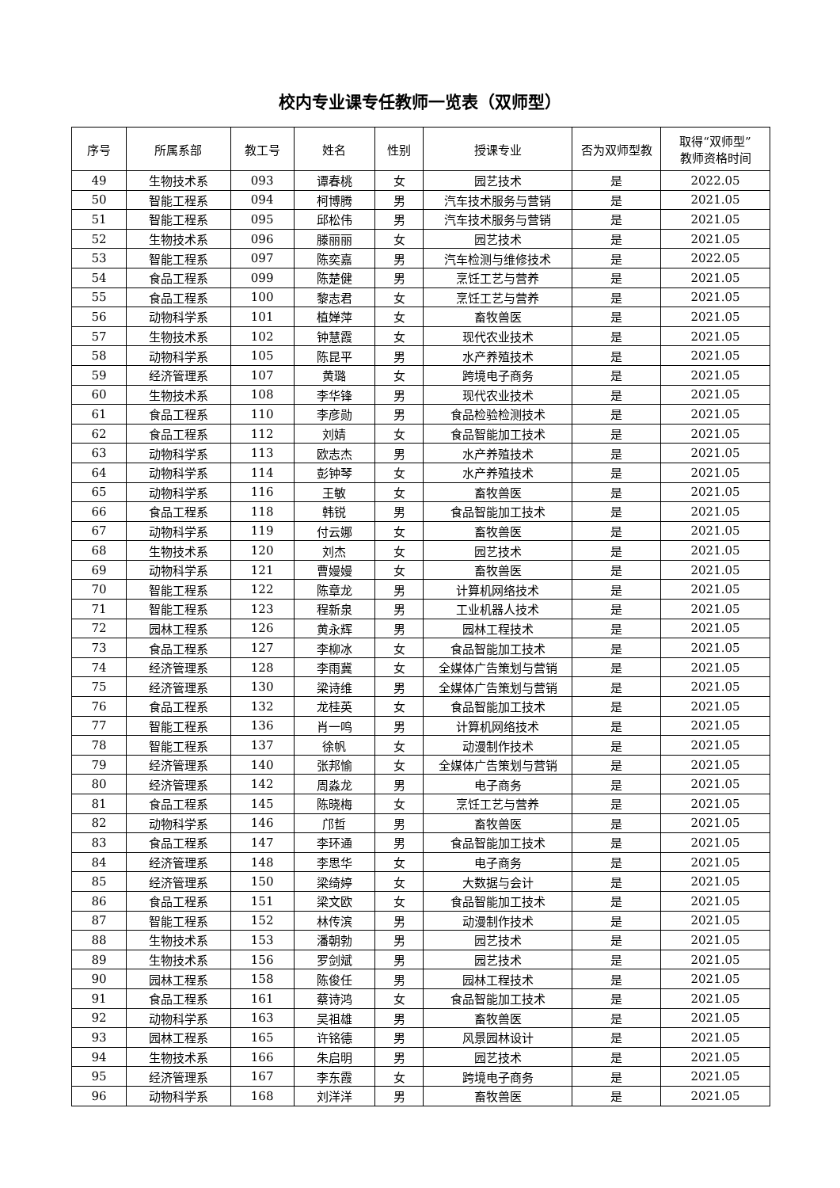校内专业课专任教师一览表（双师型）
| 序号 | 所属系部 | 教工号 | 姓名 | 性别 | 授课专业 | 否为双师型教 | 取得“双师型” 教师资格时间 |
| --- | --- | --- | --- | --- | --- | --- | --- |
| 49 | 生物技术系 | 093 | 谭春桃 | 女 | 园艺技术 | 是 | 2022.05 |
| 50 | 智能工程系 | 094 | 柯博腾 | 男 | 汽车技术服务与营销 | 是 | 2021.05 |
| 51 | 智能工程系 | 095 | 邱松伟 | 男 | 汽车技术服务与营销 | 是 | 2021.05 |
| 52 | 生物技术系 | 096 | 滕丽丽 | 女 | 园艺技术 | 是 | 2021.05 |
| 53 | 智能工程系 | 097 | 陈奕嘉 | 男 | 汽车检测与维修技术 | 是 | 2022.05 |
| 54 | 食品工程系 | 099 | 陈楚健 | 男 | 烹饪工艺与营养 | 是 | 2021.05 |
| 55 | 食品工程系 | 100 | 黎志君 | 女 | 烹饪工艺与营养 | 是 | 2021.05 |
| 56 | 动物科学系 | 101 | 植婵萍 | 女 | 畜牧兽医 | 是 | 2021.05 |
| 57 | 生物技术系 | 102 | 钟慧霞 | 女 | 现代农业技术 | 是 | 2021.05 |
| 58 | 动物科学系 | 105 | 陈昆平 | 男 | 水产养殖技术 | 是 | 2021.05 |
| 59 | 经济管理系 | 107 | 黄璐 | 女 | 跨境电子商务 | 是 | 2021.05 |
| 60 | 生物技术系 | 108 | 李华锋 | 男 | 现代农业技术 | 是 | 2021.05 |
| 61 | 食品工程系 | 110 | 李彦勋 | 男 | 食品检验检测技术 | 是 | 2021.05 |
| 62 | 食品工程系 | 112 | 刘婧 | 女 | 食品智能加工技术 | 是 | 2021.05 |
| 63 | 动物科学系 | 113 | 欧志杰 | 男 | 水产养殖技术 | 是 | 2021.05 |
| 64 | 动物科学系 | 114 | 彭钟琴 | 女 | 水产养殖技术 | 是 | 2021.05 |
| 65 | 动物科学系 | 116 | 王敏 | 女 | 畜牧兽医 | 是 | 2021.05 |
| 66 | 食品工程系 | 118 | 韩锐 | 男 | 食品智能加工技术 | 是 | 2021.05 |
| 67 | 动物科学系 | 119 | 付云娜 | 女 | 畜牧兽医 | 是 | 2021.05 |
| 68 | 生物技术系 | 120 | 刘杰 | 女 | 园艺技术 | 是 | 2021.05 |
| 69 | 动物科学系 | 121 | 曹嫚嫚 | 女 | 畜牧兽医 | 是 | 2021.05 |
| 70 | 智能工程系 | 122 | 陈章龙 | 男 | 计算机网络技术 | 是 | 2021.05 |
| 71 | 智能工程系 | 123 | 程新泉 | 男 | 工业机器人技术 | 是 | 2021.05 |
| 72 | 园林工程系 | 126 | 黄永辉 | 男 | 园林工程技术 | 是 | 2021.05 |
| 73 | 食品工程系 | 127 | 李柳冰 | 女 | 食品智能加工技术 | 是 | 2021.05 |
| 74 | 经济管理系 | 128 | 李雨冀 | 女 | 全媒体广告策划与营销 | 是 | 2021.05 |
| 75 | 经济管理系 | 130 | 梁诗维 | 男 | 全媒体广告策划与营销 | 是 | 2021.05 |
| 76 | 食品工程系 | 132 | 龙桂英 | 女 | 食品智能加工技术 | 是 | 2021.05 |
| 77 | 智能工程系 | 136 | 肖一鸣 | 男 | 计算机网络技术 | 是 | 2021.05 |
| 78 | 智能工程系 | 137 | 徐帆 | 女 | 动漫制作技术 | 是 | 2021.05 |
| 79 | 经济管理系 | 140 | 张邦愉 | 女 | 全媒体广告策划与营销 | 是 | 2021.05 |
| 80 | 经济管理系 | 142 | 周淼龙 | 男 | 电子商务 | 是 | 2021.05 |
| 81 | 食品工程系 | 145 | 陈晓梅 | 女 | 烹饪工艺与营养 | 是 | 2021.05 |
| 82 | 动物科学系 | 146 | 邝哲 | 男 | 畜牧兽医 | 是 | 2021.05 |
| 83 | 食品工程系 | 147 | 李环通 | 男 | 食品智能加工技术 | 是 | 2021.05 |
| 84 | 经济管理系 | 148 | 李思华 | 女 | 电子商务 | 是 | 2021.05 |
| 85 | 经济管理系 | 150 | 梁绮婷 | 女 | 大数据与会计 | 是 | 2021.05 |
| 86 | 食品工程系 | 151 | 梁文欧 | 女 | 食品智能加工技术 | 是 | 2021.05 |
| 87 | 智能工程系 | 152 | 林传滨 | 男 | 动漫制作技术 | 是 | 2021.05 |
| 88 | 生物技术系 | 153 | 潘朝勃 | 男 | 园艺技术 | 是 | 2021.05 |
| 89 | 生物技术系 | 156 | 罗剑斌 | 男 | 园艺技术 | 是 | 2021.05 |
| 90 | 园林工程系 | 158 | 陈俊任 | 男 | 园林工程技术 | 是 | 2021.05 |
| 91 | 食品工程系 | 161 | 蔡诗鸿 | 女 | 食品智能加工技术 | 是 | 2021.05 |
| 92 | 动物科学系 | 163 | 吴祖雄 | 男 | 畜牧兽医 | 是 | 2021.05 |
| 93 | 园林工程系 | 165 | 许铭德 | 男 | 风景园林设计 | 是 | 2021.05 |
| 94 | 生物技术系 | 166 | 朱启明 | 男 | 园艺技术 | 是 | 2021.05 |
| 95 | 经济管理系 | 167 | 李东霞 | 女 | 跨境电子商务 | 是 | 2021.05 |
| 96 | 动物科学系 | 168 | 刘洋洋 | 男 | 畜牧兽医 | 是 | 2021.05 |